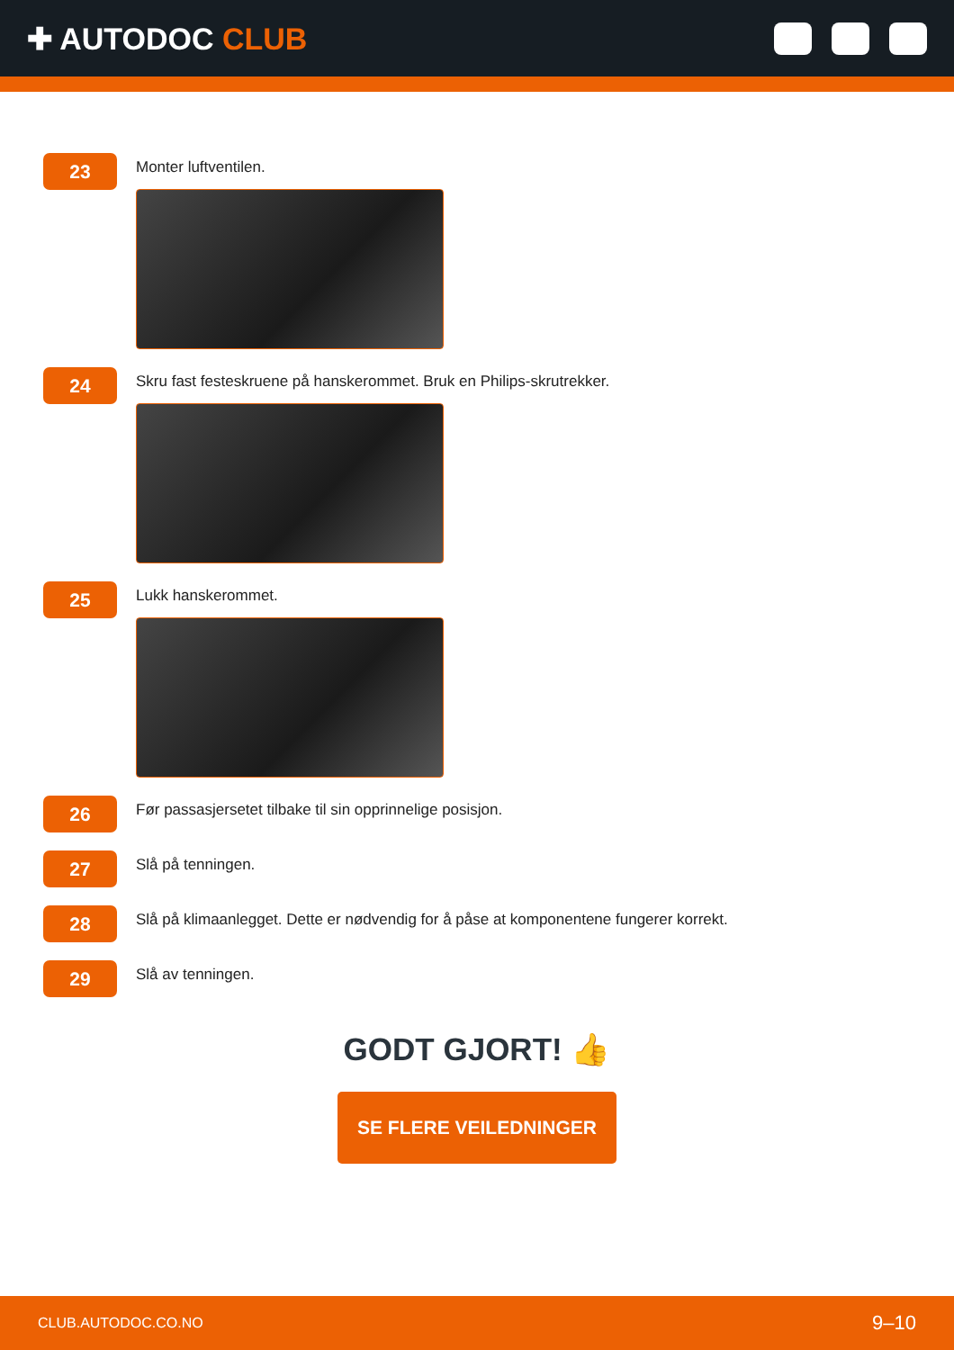✚ AUTODOC CLUB
23
Monter luftventilen.
24
Skru fast festeskruene på hanskerommet. Bruk en Philips-skrutrekker.
25
Lukk hanskerommet.
26
Før passasjersetet tilbake til sin opprinnelige posisjon.
27
Slå på tenningen.
28
Slå på klimaanlegget. Dette er nødvendig for å påse at komponentene fungerer korrekt.
29
Slå av tenningen.
GODT GJORT! 👍
SE FLERE VEILEDNINGER
CLUB.AUTODOC.CO.NO 9–10